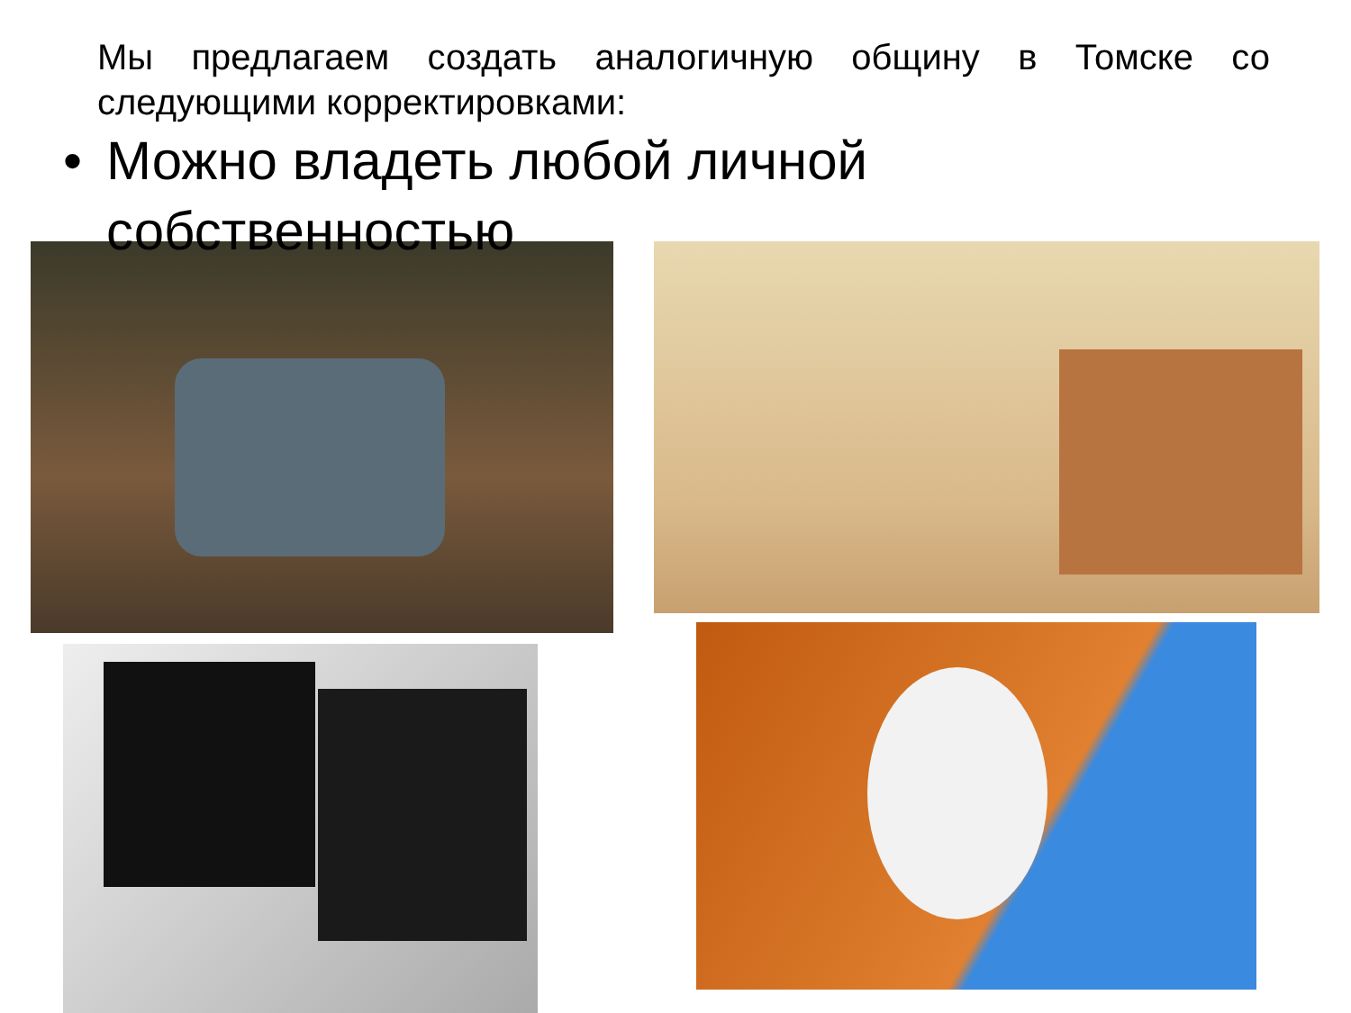Мы предлагаем создать аналогичную общину в Томске со следующими корректировками:
• Можно владеть любой личной
собственностью